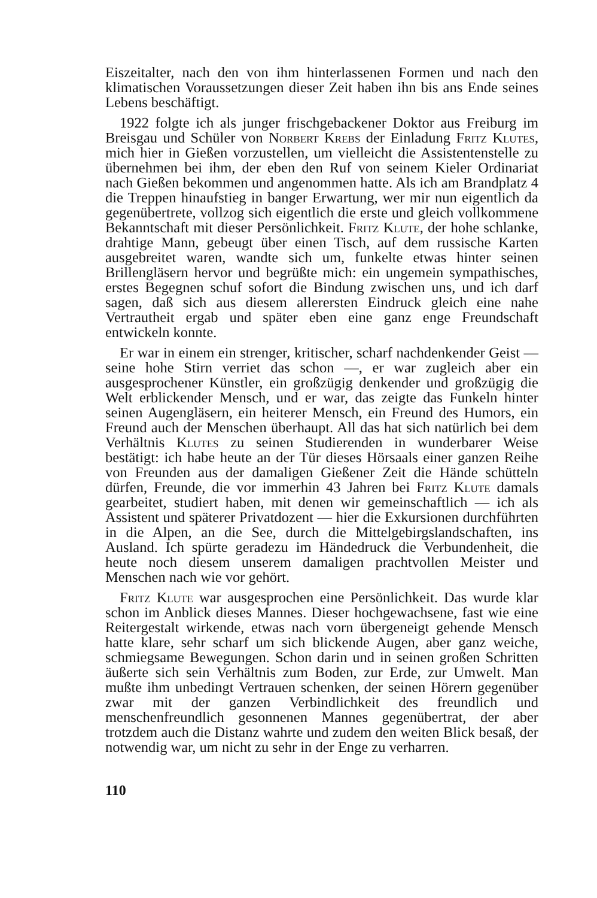Eiszeitalter, nach den von ihm hinterlassenen Formen und nach den klimatischen Voraussetzungen dieser Zeit haben ihn bis ans Ende seines Lebens beschäftigt.
1922 folgte ich als junger frischgebackener Doktor aus Freiburg im Breisgau und Schüler von Norbert Krebs der Einladung Fritz Klutes, mich hier in Gießen vorzustellen, um vielleicht die Assistentenstelle zu übernehmen bei ihm, der eben den Ruf von seinem Kieler Ordinariat nach Gießen bekommen und angenommen hatte. Als ich am Brandplatz 4 die Treppen hinaufstieg in banger Erwartung, wer mir nun eigentlich da gegenübertrete, vollzog sich eigentlich die erste und gleich vollkommene Bekanntschaft mit dieser Persönlichkeit. Fritz Klute, der hohe schlanke, drahtige Mann, gebeugt über einen Tisch, auf dem russische Karten ausgebreitet waren, wandte sich um, funkelte etwas hinter seinen Brillengläsern hervor und begrüßte mich: ein ungemein sympathisches, erstes Begegnen schuf sofort die Bindung zwischen uns, und ich darf sagen, daß sich aus diesem allerersten Eindruck gleich eine nahe Vertrautheit ergab und später eben eine ganz enge Freundschaft entwickeln konnte.
Er war in einem ein strenger, kritischer, scharf nachdenkender Geist — seine hohe Stirn verriet das schon —, er war zugleich aber ein ausgesprochener Künstler, ein großzügig denkender und großzügig die Welt erblickender Mensch, und er war, das zeigte das Funkeln hinter seinen Augengläsern, ein heiterer Mensch, ein Freund des Humors, ein Freund auch der Menschen überhaupt. All das hat sich natürlich bei dem Verhältnis Klutes zu seinen Studierenden in wunderbarer Weise bestätigt: ich habe heute an der Tür dieses Hörsaals einer ganzen Reihe von Freunden aus der damaligen Gießener Zeit die Hände schütteln dürfen, Freunde, die vor immerhin 43 Jahren bei Fritz Klute damals gearbeitet, studiert haben, mit denen wir gemeinschaftlich — ich als Assistent und späterer Privatdozent — hier die Exkursionen durchführten in die Alpen, an die See, durch die Mittelgebirgslandschaften, ins Ausland. Ich spürte geradezu im Händedruck die Verbundenheit, die heute noch diesem unserem damaligen prachtvollen Meister und Menschen nach wie vor gehört.
Fritz Klute war ausgesprochen eine Persönlichkeit. Das wurde klar schon im Anblick dieses Mannes. Dieser hochgewachsene, fast wie eine Reitergestalt wirkende, etwas nach vorn übergeneigt gehende Mensch hatte klare, sehr scharf um sich blickende Augen, aber ganz weiche, schmiegsame Bewegungen. Schon darin und in seinen großen Schritten äußerte sich sein Verhältnis zum Boden, zur Erde, zur Umwelt. Man mußte ihm unbedingt Vertrauen schenken, der seinen Hörern gegenüber zwar mit der ganzen Verbindlichkeit des freundlich und menschenfreundlich gesonnenen Mannes gegenübertrat, der aber trotzdem auch die Distanz wahrte und zudem den weiten Blick besaß, der notwendig war, um nicht zu sehr in der Enge zu verharren.
110